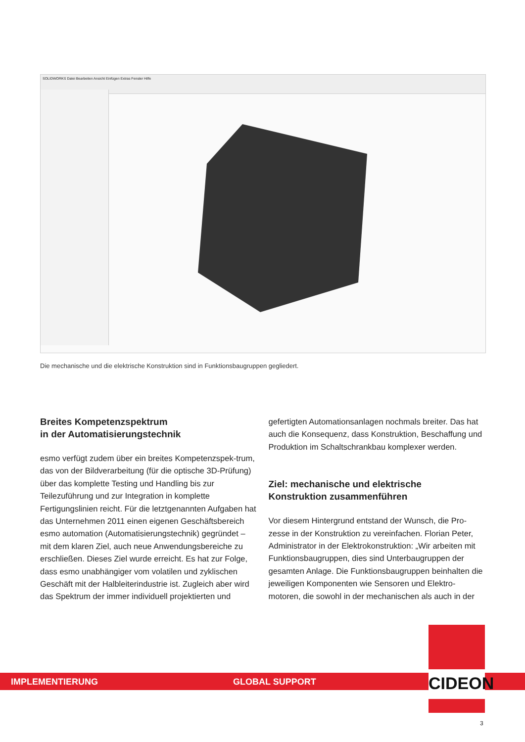SOLIDWORKS Datei Bearbeiten Ansicht Einfügen Extras Fenster Hilfe
Die mechanische und die elektrische Konstruktion sind in Funktionsbaugruppen gegliedert.
Breites Kompetenzspektrum
in der Automatisierungstechnik
esmo verfügt zudem über ein breites Kompetenzspek-trum, das von der Bildverarbeitung (für die optische 3D-Prüfung) über das komplette Testing und Handling bis zur Teilezuführung und zur Integration in komplette Fertigungslinien reicht. Für die letztgenannten Aufgaben hat das Unternehmen 2011 einen eigenen Geschäftsbereich esmo automation (Automatisierungstechnik) gegründet – mit dem klaren Ziel, auch neue Anwendungsbereiche zu erschließen. Dieses Ziel wurde erreicht. Es hat zur Folge, dass esmo unabhängiger vom volatilen und zyklischen Geschäft mit der Halbleiterindustrie ist. Zugleich aber wird das Spektrum der immer individuell projektierten und
gefertigten Automationsanlagen nochmals breiter. Das hat auch die Konsequenz, dass Konstruktion, Beschaffung und Produktion im Schaltschrankbau komplexer werden.
Ziel: mechanische und elektrische
Konstruktion zusammenführen
Vor diesem Hintergrund entstand der Wunsch, die Pro-zesse in der Konstruktion zu vereinfachen. Florian Peter, Administrator in der Elektrokonstruktion: „Wir arbeiten mit Funktionsbaugruppen, dies sind Unterbaugruppen der gesamten Anlage. Die Funktionsbaugruppen beinhalten die jeweiligen Komponenten wie Sensoren und Elektro-motoren, die sowohl in der mechanischen als auch in der
IMPLEMENTIERUNG GLOBAL SUPPORT
CIDEON
3